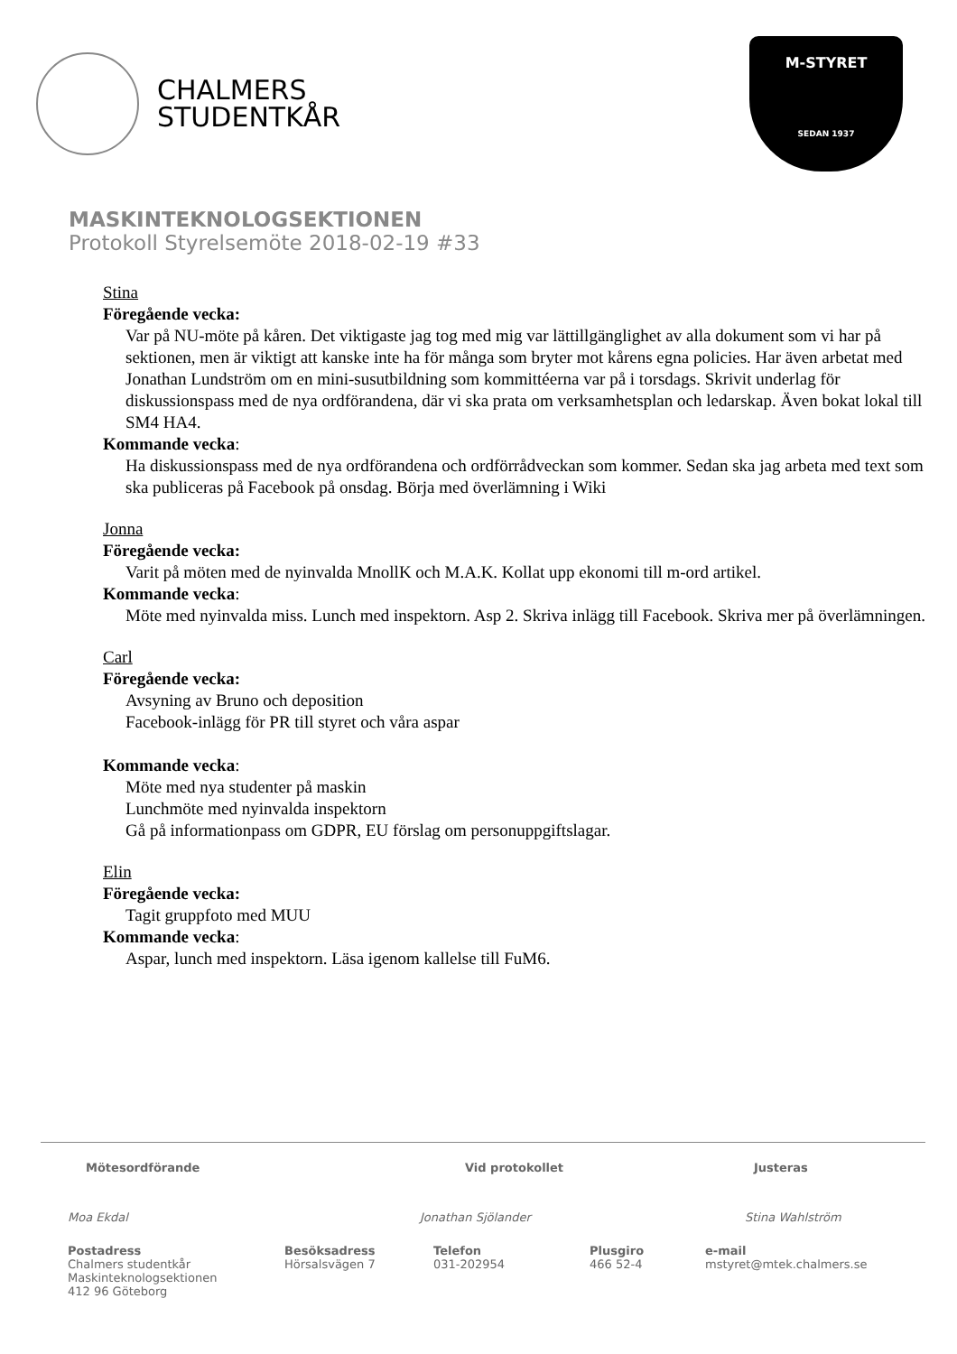CHALMERS
STUDENTKÅR
M-STYRET
SEDAN 1937
MASKINTEKNOLOGSEKTIONEN
Protokoll Styrelsemöte 2018-02-19 #33
Stina
Föregående vecka:
Var på NU-möte på kåren. Det viktigaste jag tog med mig var lättillgänglighet av alla dokument som vi har på sektionen, men är viktigt att kanske inte ha för många som bryter mot kårens egna policies. Har även arbetat med Jonathan Lundström om en mini-susutbildning som kommittéerna var på i torsdags. Skrivit underlag för diskussionspass med de nya ordförandena, där vi ska prata om verksamhetsplan och ledarskap. Även bokat lokal till SM4 HA4.
Kommande vecka:
Ha diskussionspass med de nya ordförandena och ordförrådveckan som kommer. Sedan ska jag arbeta med text som ska publiceras på Facebook på onsdag. Börja med överlämning i Wiki
Jonna
Föregående vecka:
Varit på möten med de nyinvalda MnollK och M.A.K. Kollat upp ekonomi till m-ord artikel.
Kommande vecka:
Möte med nyinvalda miss. Lunch med inspektorn. Asp 2. Skriva inlägg till Facebook. Skriva mer på överlämningen.
Carl
Föregående vecka:
Avsyning av Bruno och deposition
Facebook-inlägg för PR till styret och våra aspar
Kommande vecka:
Möte med nya studenter på maskin
Lunchmöte med nyinvalda inspektorn
Gå på informationpass om GDPR, EU förslag om personuppgiftslagar.
Elin
Föregående vecka:
Tagit gruppfoto med MUU
Kommande vecka:
Aspar, lunch med inspektorn. Läsa igenom kallelse till FuM6.
Mötesordförande Vid protokollet Justeras
Moa Ekdal Jonathan Sjölander Stina Wahlström
Postadress
Chalmers studentkår
Maskinteknologsektionen
412 96 Göteborg
Besöksadress
Hörsalsvägen 7
Telefon
031-202954
Plusgiro
466 52-4
e-mail
mstyret@mtek.chalmers.se